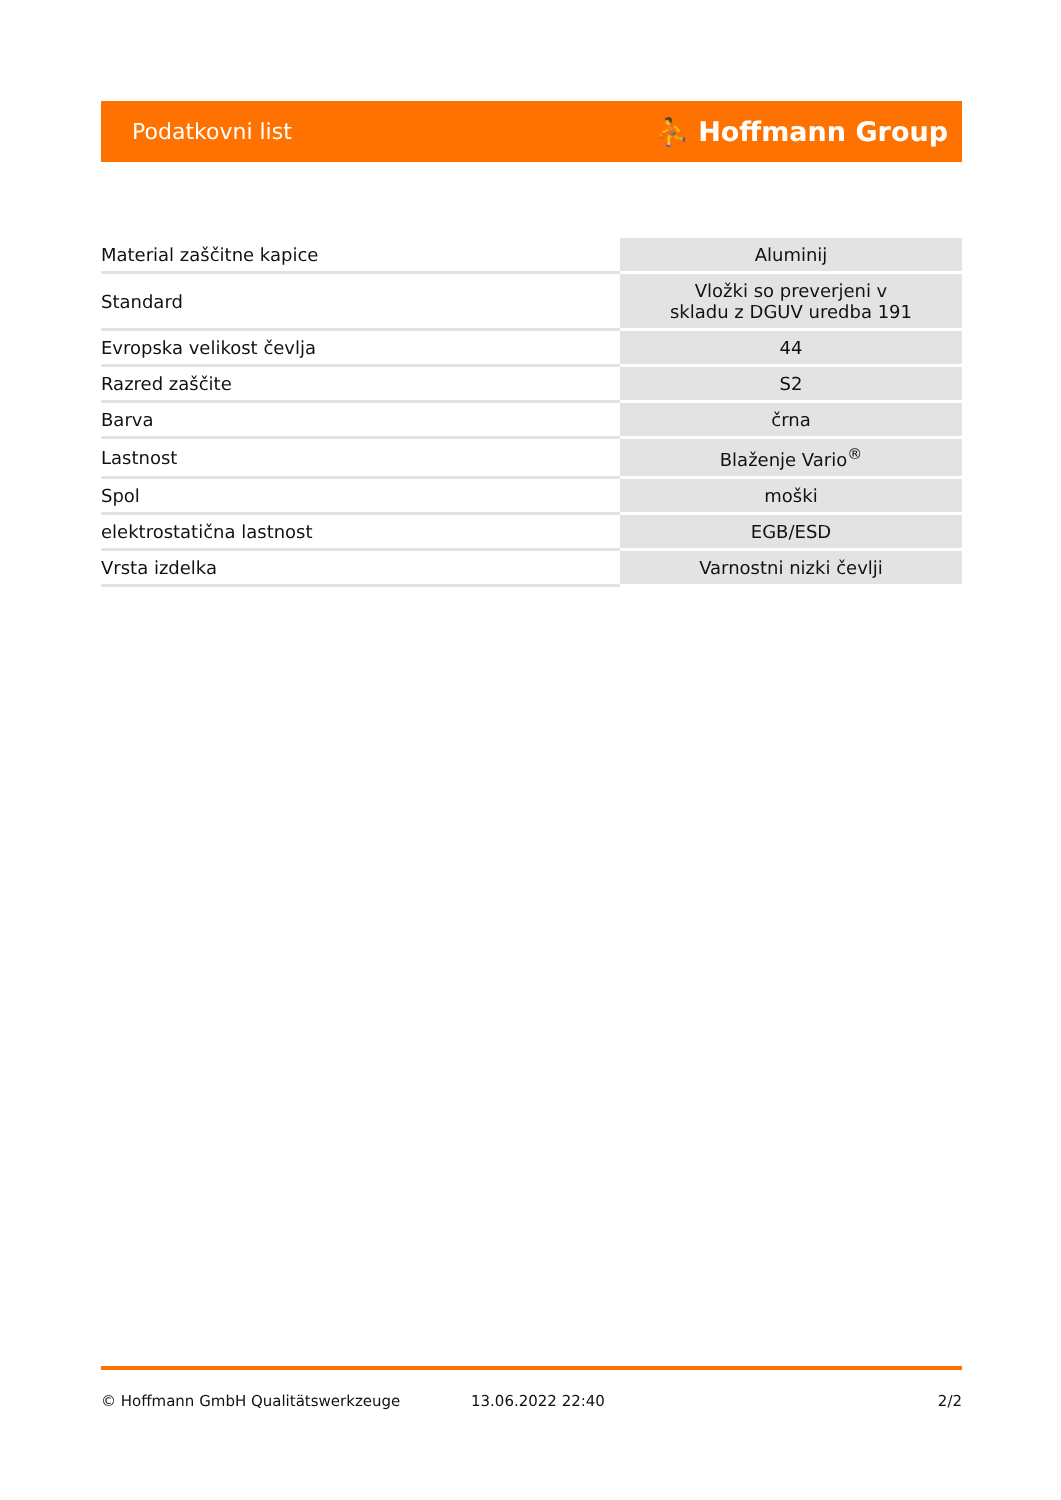Podatkovni list ⛹ Hoffmann Group
| Material zaščitne kapice | Aluminij |
| Standard | Vložki so preverjeni v skladu z DGUV uredba 191 |
| Evropska velikost čevlja | 44 |
| Razred zaščite | S2 |
| Barva | črna |
| Lastnost | Blaženje Vario<sup>®</sup> |
| Spol | moški |
| elektrostatična lastnost | EGB/ESD |
| Vrsta izdelka | Varnostni nizki čevlji |
© Hoffmann GmbH Qualitätswerkzeuge 13.06.2022 22:40 2/2